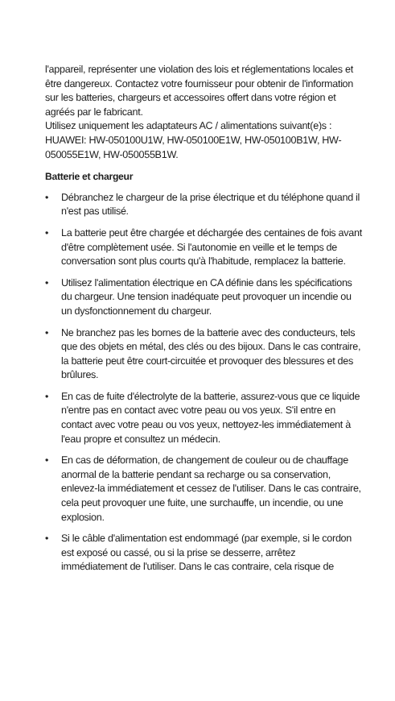l'appareil, représenter une violation des lois et réglementations locales et être dangereux. Contactez votre fournisseur pour obtenir de l'information sur les batteries, chargeurs et accessoires offert dans votre région et agréés par le fabricant.
Utilisez uniquement les adaptateurs AC / alimentations suivant(e)s : HUAWEI: HW-050100U1W, HW-050100E1W, HW-050100B1W, HW-050055E1W, HW-050055B1W.
Batterie et chargeur
• Débranchez le chargeur de la prise électrique et du téléphone quand il n'est pas utilisé.
• La batterie peut être chargée et déchargée des centaines de fois avant d'être complètement usée. Si l'autonomie en veille et le temps de conversation sont plus courts qu'à l'habitude, remplacez la batterie.
• Utilisez l'alimentation électrique en CA définie dans les spécifications du chargeur. Une tension inadéquate peut provoquer un incendie ou un dysfonctionnement du chargeur.
• Ne branchez pas les bornes de la batterie avec des conducteurs, tels que des objets en métal, des clés ou des bijoux. Dans le cas contraire, la batterie peut être court-circuitée et provoquer des blessures et des brûlures.
• En cas de fuite d'électrolyte de la batterie, assurez-vous que ce liquide n'entre pas en contact avec votre peau ou vos yeux. S'il entre en contact avec votre peau ou vos yeux, nettoyez-les immédiatement à l'eau propre et consultez un médecin.
• En cas de déformation, de changement de couleur ou de chauffage anormal de la batterie pendant sa recharge ou sa conservation, enlevez-la immédiatement et cessez de l'utiliser. Dans le cas contraire, cela peut provoquer une fuite, une surchauffe, un incendie, ou une explosion.
• Si le câble d'alimentation est endommagé (par exemple, si le cordon est exposé ou cassé, ou si la prise se desserre, arrêtez immédiatement de l'utiliser. Dans le cas contraire, cela risque de